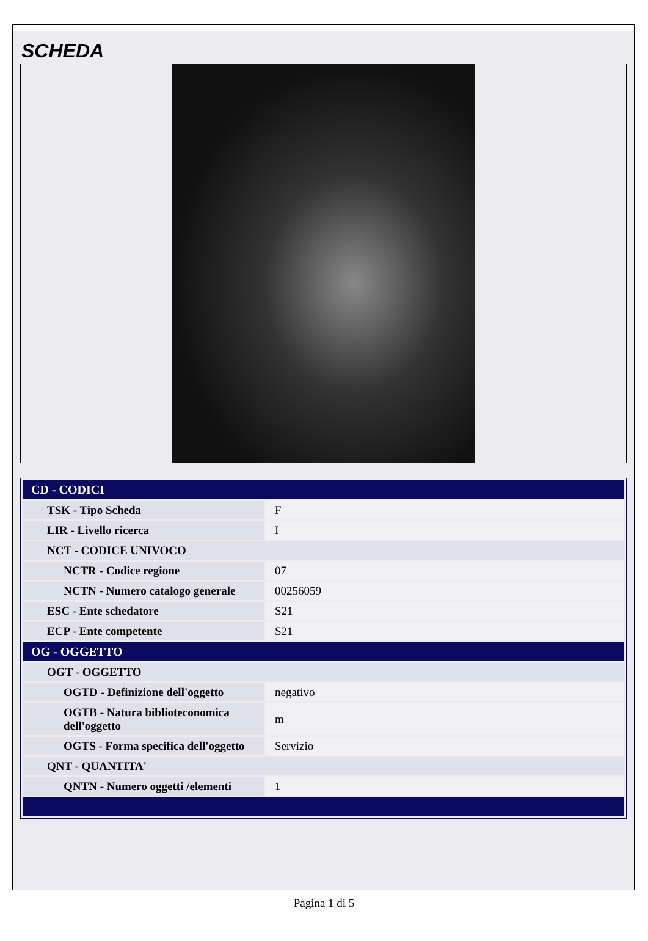SCHEDA
| CD - CODICI | |
| TSK - Tipo Scheda | F |
| LIR - Livello ricerca | I |
| NCT - CODICE UNIVOCO | |
| NCTR - Codice regione | 07 |
| NCTN - Numero catalogo generale | 00256059 |
| ESC - Ente schedatore | S21 |
| ECP - Ente competente | S21 |
| OG - OGGETTO | |
| OGT - OGGETTO | |
| OGTD - Definizione dell'oggetto | negativo |
| OGTB - Natura biblioteconomica dell'oggetto | m |
| OGTS - Forma specifica dell'oggetto | Servizio |
| QNT - QUANTITA' | |
| QNTN - Numero oggetti /elementi | 1 |
Pagina 1 di 5